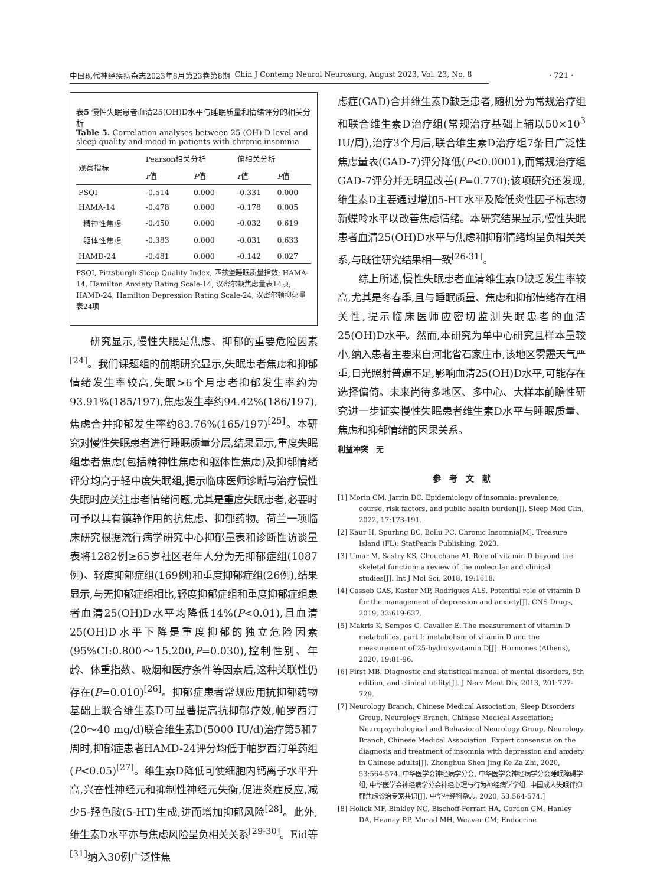中国现代神经疾病杂志2023年8月第23卷第8期 Chin J Contemp Neurol Neurosurg, August 2023, Vol. 23, No. 8
· 721 ·
表5 慢性失眠患者血清25(OH)D水平与睡眠质量和情绪评分的相关分析
Table 5. Correlation analyses between 25 (OH) D level and sleep quality and mood in patients with chronic insomnia
| 观察指标 | Pearson相关分析 | | 偏相关分析 | |
| --- | --- | --- | --- | --- |
| | r 值 | P 值 | r 值 | P 值 |
| PSQI | -0.514 | 0.000 | -0.331 | 0.000 |
| HAMA-14 | -0.478 | 0.000 | -0.178 | 0.005 |
| 精神性焦虑 | -0.450 | 0.000 | -0.032 | 0.619 |
| 躯体性焦虑 | -0.383 | 0.000 | -0.031 | 0.633 |
| HAMD-24 | -0.481 | 0.000 | -0.142 | 0.027 |
PSQI, Pittsburgh Sleep Quality Index, 匹兹堡睡眠质量指数; HAMA-14, Hamilton Anxiety Rating Scale-14, 汉密尔顿焦虑量表14项; HAMD-24, Hamilton Depression Rating Scale-24, 汉密尔顿抑郁量表24项
研究显示,慢性失眠是焦虑、抑郁的重要危险因素<sup>[24]</sup>。我们课题组的前期研究显示,失眠患者焦虑和抑郁情绪发生率较高,失眠>6个月患者抑郁发生率约为93.91%(185/197),焦虑发生率约94.42%(186/197),焦虑合并抑郁发生率约83.76%(165/197)<sup>[25]</sup>。本研究对慢性失眠患者进行睡眠质量分层,结果显示,重度失眠组患者焦虑(包括精神性焦虑和躯体性焦虑)及抑郁情绪评分均高于轻中度失眠组,提示临床医师诊断与治疗慢性失眠时应关注患者情绪问题,尤其是重度失眠患者,必要时可予以具有镇静作用的抗焦虑、抑郁药物。荷兰一项临床研究根据流行病学研究中心抑郁量表和诊断性访谈量表将1282例≥65岁社区老年人分为无抑郁症组(1087例)、轻度抑郁症组(169例)和重度抑郁症组(26例),结果显示,与无抑郁症组相比,轻度抑郁症组和重度抑郁症组患者血清25(OH)D水平均降低14%(P<0.01),且血清25(OH)D水平下降是重度抑郁的独立危险因素(95%CI:0.800～15.200,P=0.030),控制性别、年龄、体重指数、吸烟和医疗条件等因素后,这种关联性仍存在(P=0.010)<sup>[26]</sup>。抑郁症患者常规应用抗抑郁药物基础上联合维生素D可显著提高抗抑郁疗效,帕罗西汀(20～40 mg/d)联合维生素D(5000 IU/d)治疗第5和7周时,抑郁症患者HAMD-24评分均低于帕罗西汀单药组(P<0.05)<sup>[27]</sup>。维生素D降低可使细胞内钙离子水平升高,兴奋性神经元和抑制性神经元失衡,促进炎症反应,减少5-羟色胺(5-HT)生成,进而增加抑郁风险<sup>[28]</sup>。此外,维生素D水平亦与焦虑风险呈负相关关系<sup>[29-30]</sup>。Eid等<sup>[31]</sup>纳入30例广泛性焦
虑症(GAD)合并维生素D缺乏患者,随机分为常规治疗组和联合维生素D治疗组(常规治疗基础上辅以50×10<sup>3</sup> IU/周),治疗3个月后,联合维生素D治疗组7条目广泛性焦虑量表(GAD-7)评分降低(P<0.0001),而常规治疗组GAD-7评分并无明显改善(P=0.770);该项研究还发现,维生素D主要通过增加5-HT水平及降低炎性因子标志物新蝶呤水平以改善焦虑情绪。本研究结果显示,慢性失眠患者血清25(OH)D水平与焦虑和抑郁情绪均呈负相关关系,与既往研究结果相一致<sup>[26-31]</sup>。
综上所述,慢性失眠患者血清维生素D缺乏发生率较高,尤其是冬春季,且与睡眠质量、焦虑和抑郁情绪存在相关性,提示临床医师应密切监测失眠患者的血清25(OH)D水平。然而,本研究为单中心研究且样本量较小,纳入患者主要来自河北省石家庄市,该地区雾霾天气严重,日光照射普遍不足,影响血清25(OH)D水平,可能存在选择偏倚。未来尚待多地区、多中心、大样本前瞻性研究进一步证实慢性失眠患者维生素D水平与睡眠质量、焦虑和抑郁情绪的因果关系。
利益冲突　无
参　考　文　献
[1] Morin CM, Jarrin DC. Epidemiology of insomnia: prevalence, course, risk factors, and public health burden[J]. Sleep Med Clin, 2022, 17:173-191.
[2] Kaur H, Spurling BC, Bollu PC. Chronic Insomnia[M]. Treasure Island (FL): StatPearls Publishing, 2023.
[3] Umar M, Sastry KS, Chouchane AI. Role of vitamin D beyond the skeletal function: a review of the molecular and clinical studies[J]. Int J Mol Sci, 2018, 19:1618.
[4] Casseb GAS, Kaster MP, Rodrigues ALS. Potential role of vitamin D for the management of depression and anxiety[J]. CNS Drugs, 2019, 33:619-637.
[5] Makris K, Sempos C, Cavalier E. The measurement of vitamin D metabolites, part Ⅰ: metabolism of vitamin D and the measurement of 25-hydroxyvitamin D[J]. Hormones (Athens), 2020, 19:81-96.
[6] First MB. Diagnostic and statistical manual of mental disorders, 5th edition, and clinical utility[J]. J Nerv Ment Dis, 2013, 201:727-729.
[7] Neurology Branch, Chinese Medical Association; Sleep Disorders Group, Neurology Branch, Chinese Medical Association; Neuropsychological and Behavioral Neurology Group, Neurology Branch, Chinese Medical Association. Expert consensus on the diagnosis and treatment of insomnia with depression and anxiety in Chinese adults[J]. Zhonghua Shen Jing Ke Za Zhi, 2020, 53:564-574.[中华医学会神经病学分会, 中华医学会神经病学分会睡眠障碍学组, 中华医学会神经病学分会神经心理与行为神经病学学组. 中国成人失眠伴抑郁焦虑诊治专家共识[J]. 中华神经科杂志, 2020, 53:564-574.]
[8] Holick MF, Binkley NC, Bischoff-Ferrari HA, Gordon CM, Hanley DA, Heaney RP, Murad MH, Weaver CM; Endocrine